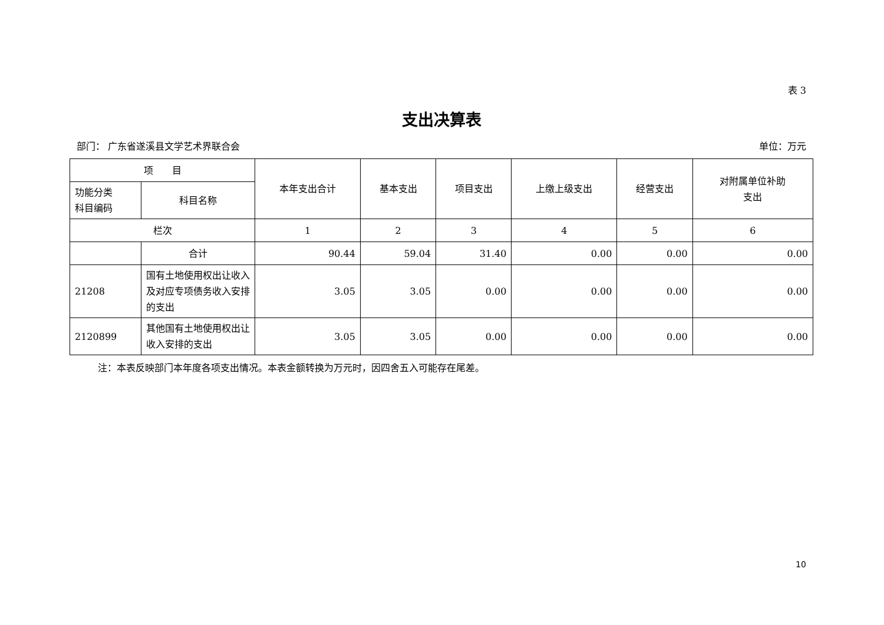表 3
支出决算表
部门： 广东省遂溪县文学艺术界联合会 单位：万元
| 项 目 | | 本年支出合计 | 基本支出 | 项目支出 | 上缴上级支出 | 经营支出 | 对附属单位补助 支出 |
| --- | --- | --- | --- | --- | --- | --- | --- |
| 功能分类 科目编码 | 科目名称 | | | | | | |
| 栏次 | | 1 | 2 | 3 | 4 | 5 | 6 |
| | 合计 | 90.44 | 59.04 | 31.40 | 0.00 | 0.00 | 0.00 |
| 21208 | 国有土地使用权出让收入及对应专项债务收入安排的支出 | 3.05 | 3.05 | 0.00 | 0.00 | 0.00 | 0.00 |
| 2120899 | 其他国有土地使用权出让收入安排的支出 | 3.05 | 3.05 | 0.00 | 0.00 | 0.00 | 0.00 |
注：本表反映部门本年度各项支出情况。本表金额转换为万元时，因四舍五入可能存在尾差。
10